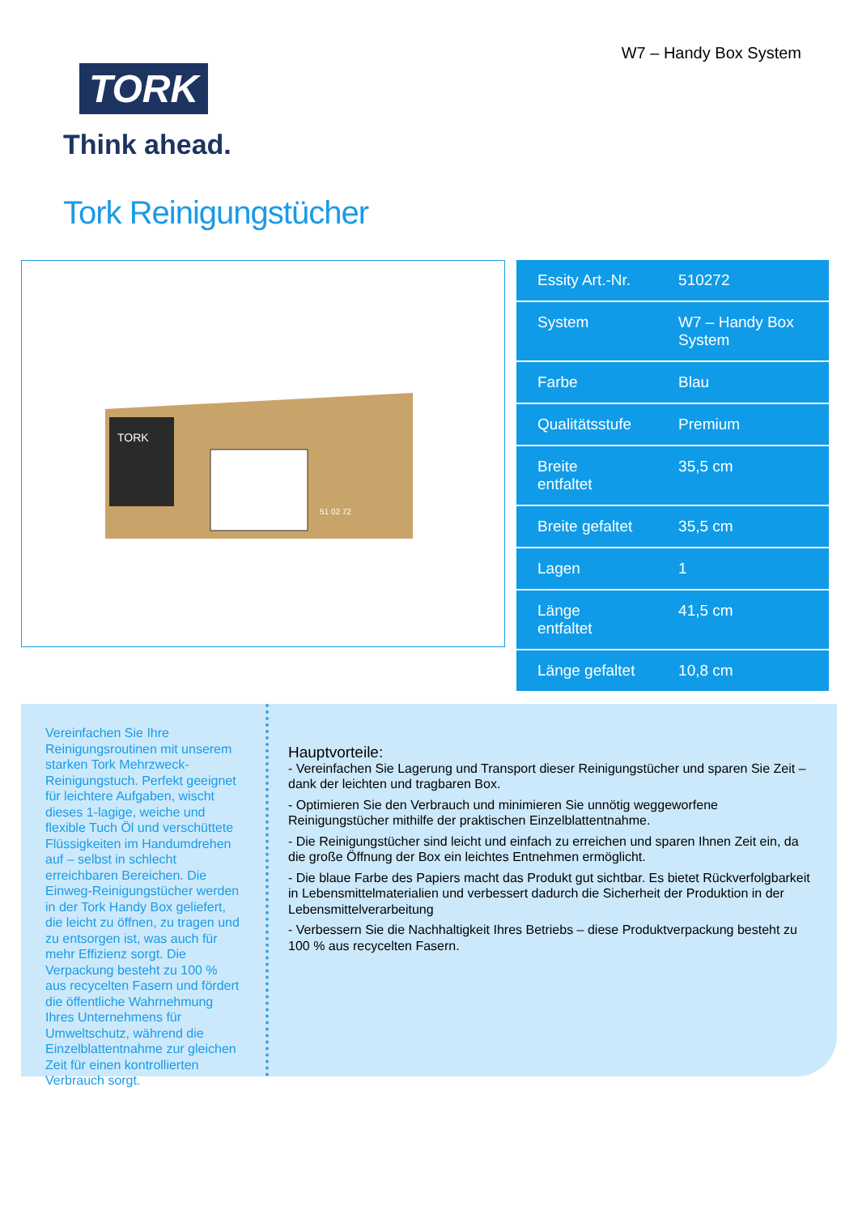TORK
Think ahead.
W7 – Handy Box System
Tork Reinigungstücher
TORK
51 02 72
| Essity Art.-Nr. | 510272 |
| System | W7 – Handy Box System |
| Farbe | Blau |
| Qualitätsstufe | Premium |
| Breite entfaltet | 35,5 cm |
| Breite gefaltet | 35,5 cm |
| Lagen | 1 |
| Länge entfaltet | 41,5 cm |
| Länge gefaltet | 10,8 cm |
Vereinfachen Sie Ihre Reinigungsroutinen mit unserem starken Tork Mehrzweck-Reinigungstuch. Perfekt geeignet für leichtere Aufgaben, wischt dieses 1-lagige, weiche und flexible Tuch Öl und verschüttete Flüssigkeiten im Handumdrehen auf – selbst in schlecht erreichbaren Bereichen. Die Einweg-Reinigungstücher werden in der Tork Handy Box geliefert, die leicht zu öffnen, zu tragen und zu entsorgen ist, was auch für mehr Effizienz sorgt. Die Verpackung besteht zu 100 % aus recycelten Fasern und fördert die öffentliche Wahrnehmung Ihres Unternehmens für Umweltschutz, während die Einzelblattentnahme zur gleichen Zeit für einen kontrollierten Verbrauch sorgt.
Hauptvorteile:
- Vereinfachen Sie Lagerung und Transport dieser Reinigungstücher und sparen Sie Zeit – dank der leichten und tragbaren Box.
- Optimieren Sie den Verbrauch und minimieren Sie unnötig weggeworfene Reinigungstücher mithilfe der praktischen Einzelblattentnahme.
- Die Reinigungstücher sind leicht und einfach zu erreichen und sparen Ihnen Zeit ein, da die große Öffnung der Box ein leichtes Entnehmen ermöglicht.
- Die blaue Farbe des Papiers macht das Produkt gut sichtbar. Es bietet Rückverfolgbarkeit in Lebensmittelmaterialien und verbessert dadurch die Sicherheit der Produktion in der Lebensmittelverarbeitung
- Verbessern Sie die Nachhaltigkeit Ihres Betriebs – diese Produktverpackung besteht zu 100 % aus recycelten Fasern.